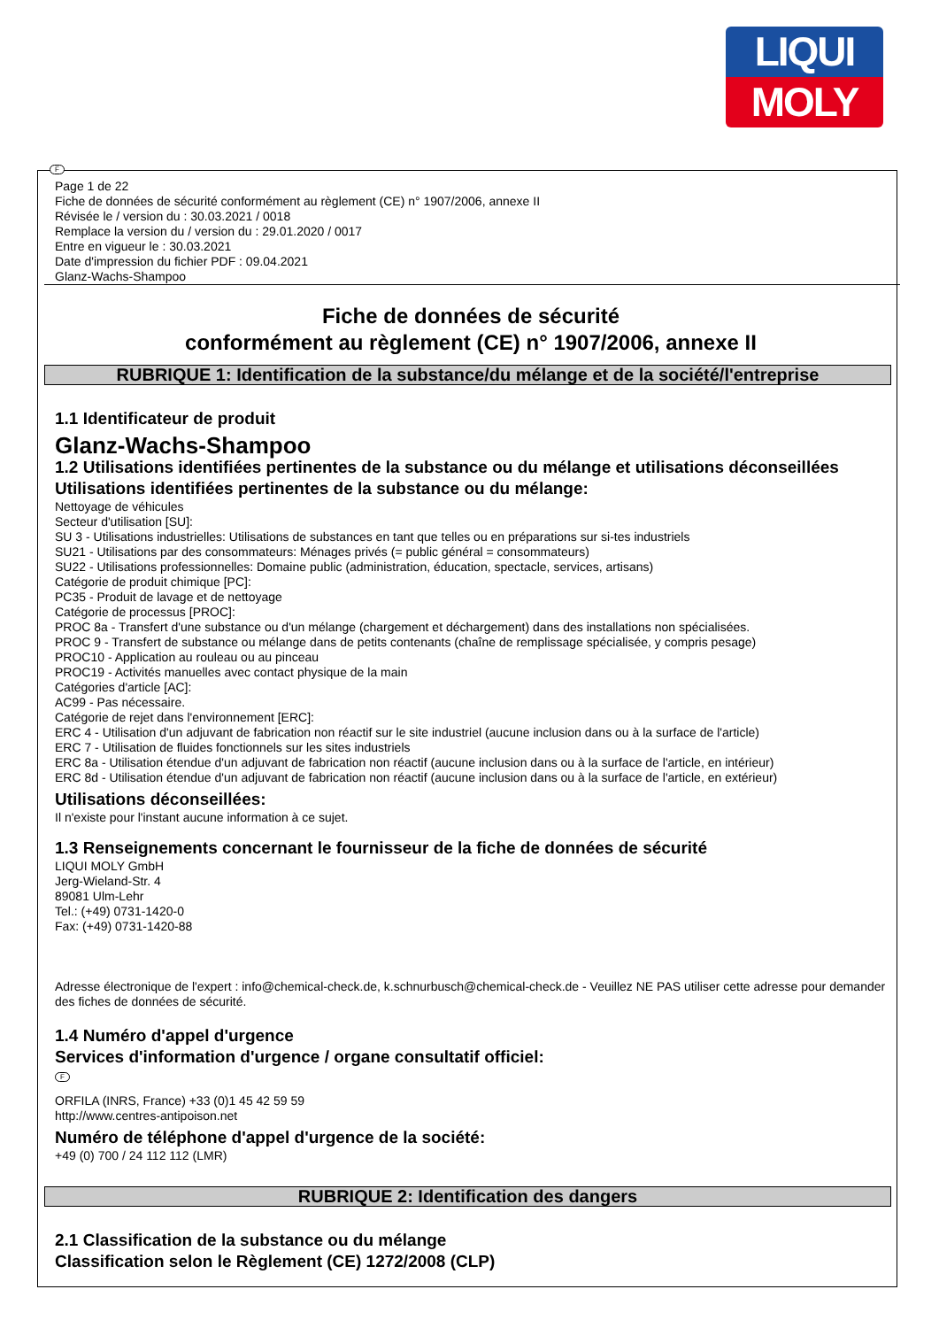LIQUI
MOLY
F
Page 1 de 22
Fiche de données de sécurité conformément au règlement (CE) n° 1907/2006, annexe II
Révisée le / version du : 30.03.2021 / 0018
Remplace la version du / version du : 29.01.2020 / 0017
Entre en vigueur le : 30.03.2021
Date d'impression du fichier PDF : 09.04.2021
Glanz-Wachs-Shampoo
Fiche de données de sécurité
conformément au règlement (CE) n° 1907/2006, annexe II
RUBRIQUE 1: Identification de la substance/du mélange et de la société/l'entreprise
1.1 Identificateur de produit
Glanz-Wachs-Shampoo
1.2 Utilisations identifiées pertinentes de la substance ou du mélange et utilisations déconseillées
Utilisations identifiées pertinentes de la substance ou du mélange:
Nettoyage de véhicules
Secteur d'utilisation [SU]:
SU 3 - Utilisations industrielles: Utilisations de substances en tant que telles ou en préparations sur si-tes industriels
SU21 - Utilisations par des consommateurs: Ménages privés (= public général = consommateurs)
SU22 - Utilisations professionnelles: Domaine public (administration, éducation, spectacle, services, artisans)
Catégorie de produit chimique [PC]:
PC35 - Produit de lavage et de nettoyage
Catégorie de processus [PROC]:
PROC 8a - Transfert d'une substance ou d'un mélange (chargement et déchargement) dans des installations non spécialisées.
PROC 9 - Transfert de substance ou mélange dans de petits contenants (chaîne de remplissage spécialisée, y compris pesage)
PROC10 - Application au rouleau ou au pinceau
PROC19 - Activités manuelles avec contact physique de la main
Catégories d'article [AC]:
AC99 - Pas nécessaire.
Catégorie de rejet dans l'environnement [ERC]:
ERC 4 - Utilisation d'un adjuvant de fabrication non réactif sur le site industriel (aucune inclusion dans ou à la surface de l'article)
ERC 7 - Utilisation de fluides fonctionnels sur les sites industriels
ERC 8a - Utilisation étendue d'un adjuvant de fabrication non réactif (aucune inclusion dans ou à la surface de l'article, en intérieur)
ERC 8d - Utilisation étendue d'un adjuvant de fabrication non réactif (aucune inclusion dans ou à la surface de l'article, en extérieur)
Utilisations déconseillées:
Il n'existe pour l'instant aucune information à ce sujet.
1.3 Renseignements concernant le fournisseur de la fiche de données de sécurité
LIQUI MOLY GmbH
Jerg-Wieland-Str. 4
89081 Ulm-Lehr
Tel.: (+49) 0731-1420-0
Fax: (+49) 0731-1420-88
Adresse électronique de l'expert : info@chemical-check.de, k.schnurbusch@chemical-check.de - Veuillez NE PAS utiliser cette adresse pour demander des fiches de données de sécurité.
1.4 Numéro d'appel d'urgence
Services d'information d'urgence / organe consultatif officiel:
F
ORFILA (INRS, France) +33 (0)1 45 42 59 59
http://www.centres-antipoison.net
Numéro de téléphone d'appel d'urgence de la société:
+49 (0) 700 / 24 112 112 (LMR)
RUBRIQUE 2: Identification des dangers
2.1 Classification de la substance ou du mélange
Classification selon le Règlement (CE) 1272/2008 (CLP)